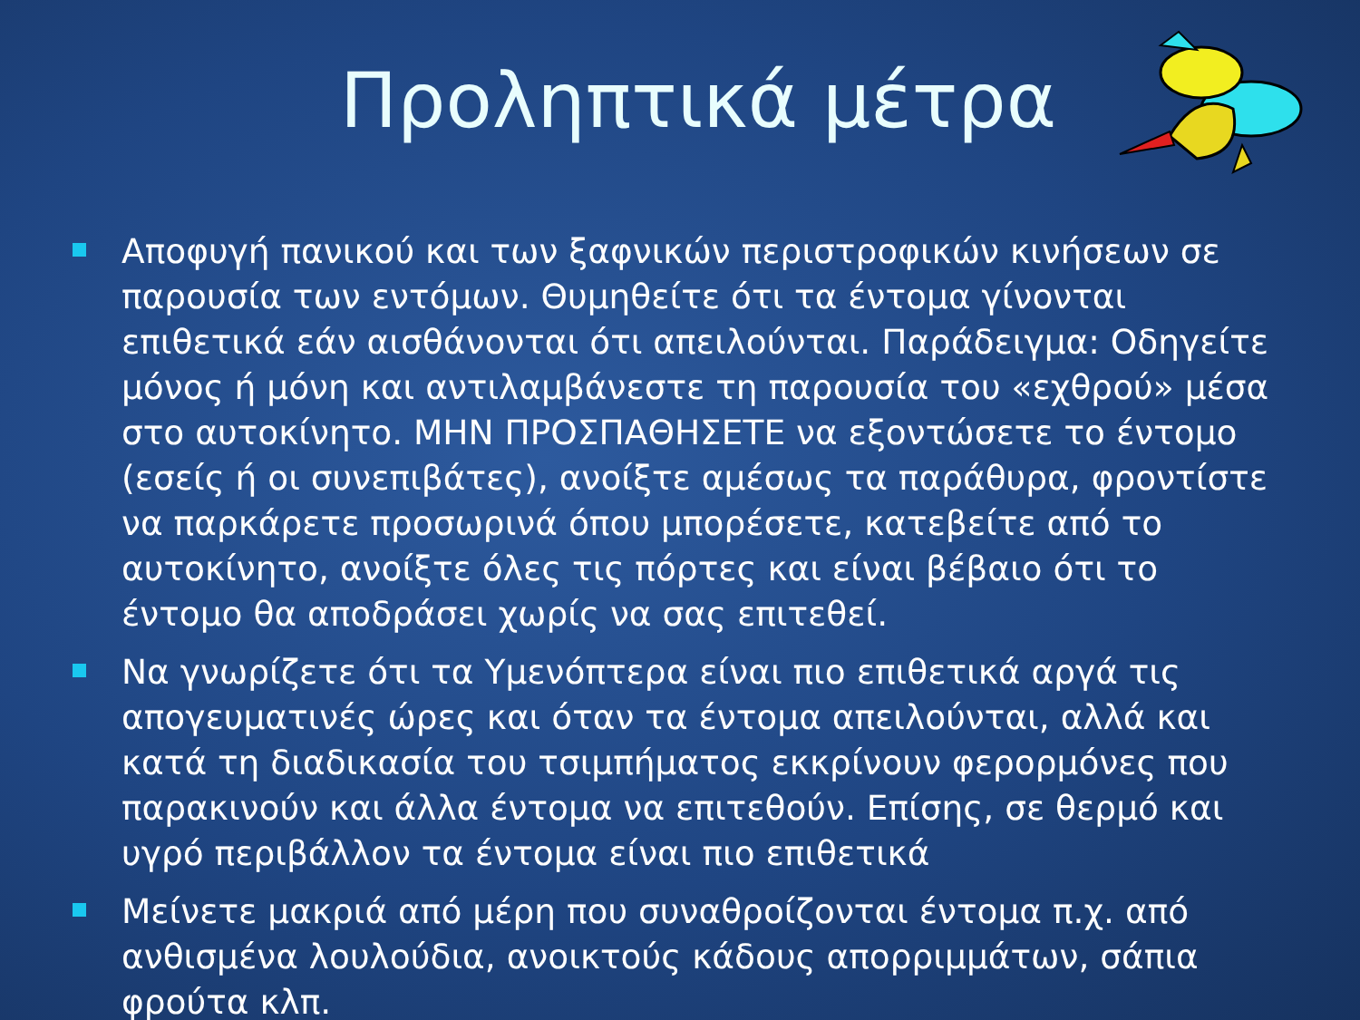Προληπτικά μέτρα
Αποφυγή πανικού και των ξαφνικών περιστροφικών κινήσεων σε παρουσία των εντόμων. Θυμηθείτε ότι τα έντομα γίνονται επιθετικά εάν αισθάνονται ότι απειλούνται. Παράδειγμα: Οδηγείτε μόνος ή μόνη και αντιλαμβάνεστε τη παρουσία του «εχθρού» μέσα στο αυτοκίνητο. ΜΗΝ ΠΡΟΣΠΑΘΗΣΕΤΕ να εξοντώσετε το έντομο (εσείς ή οι συνεπιβάτες), ανοίξτε αμέσως τα παράθυρα, φροντίστε να παρκάρετε προσωρινά όπου μπορέσετε, κατεβείτε από το αυτοκίνητο, ανοίξτε όλες τις πόρτες και είναι βέβαιο ότι το έντομο θα αποδράσει χωρίς να σας επιτεθεί.
Να γνωρίζετε ότι τα Υμενόπτερα είναι πιο επιθετικά αργά τις απογευματινές ώρες και όταν τα έντομα απειλούνται, αλλά και κατά τη διαδικασία του τσιμπήματος εκκρίνουν φερορμόνες που παρακινούν και άλλα έντομα να επιτεθούν. Επίσης, σε θερμό και υγρό περιβάλλον τα έντομα είναι πιο επιθετικά
Μείνετε μακριά από μέρη που συναθροίζονται έντομα π.χ. από ανθισμένα λουλούδια, ανοικτούς κάδους απορριμμάτων, σάπια φρούτα κλπ.